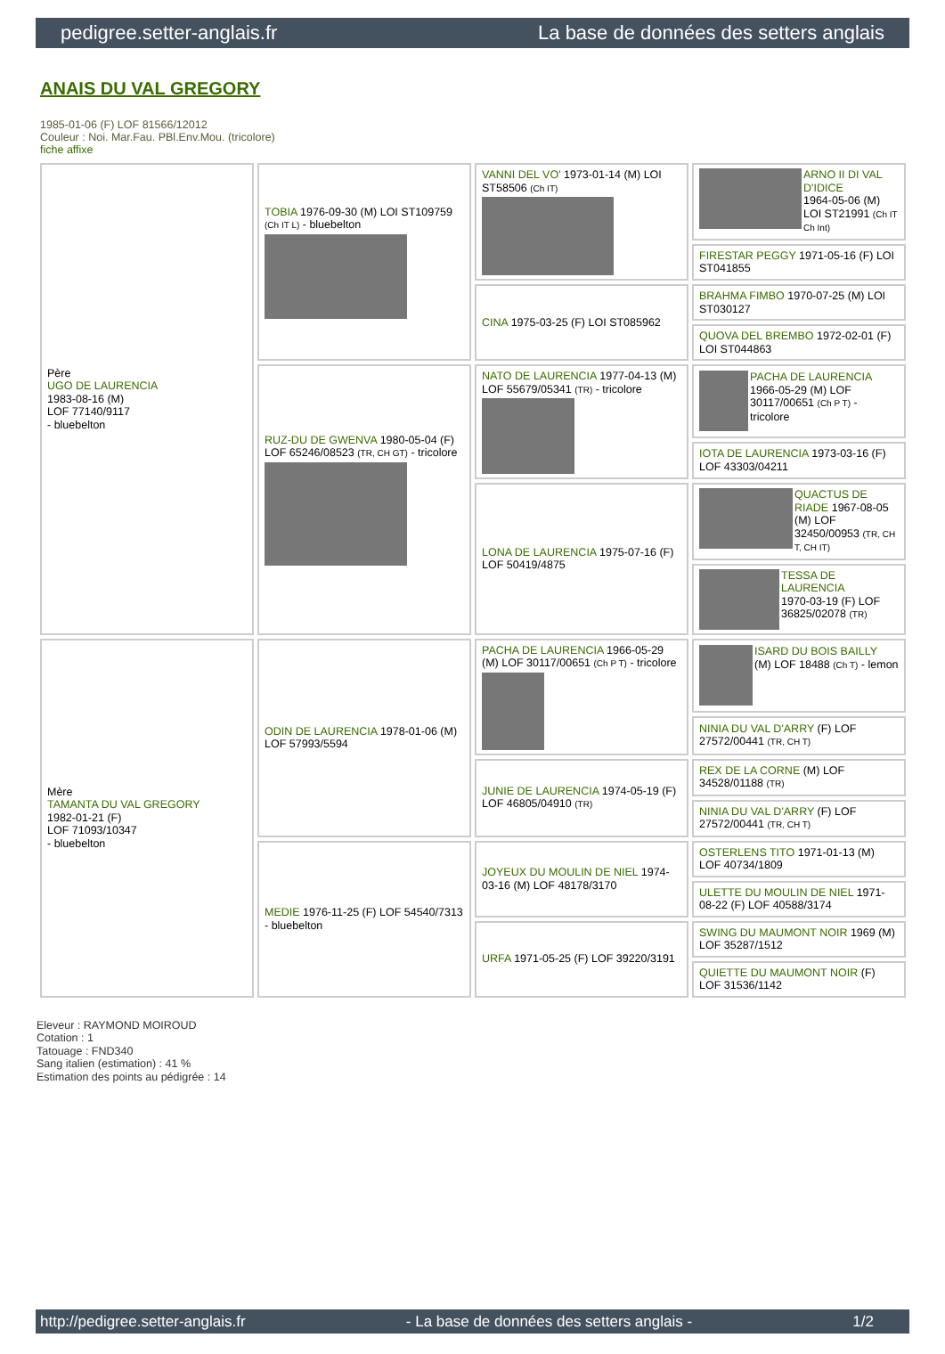pedigree.setter-anglais.fr La base de données des setters anglais
ANAIS DU VAL GREGORY
1985-01-06 (F) LOF 81566/12012
Couleur : Noi. Mar.Fau. PBl.Env.Mou. (tricolore)
fiche affixe
| Père UGO DE LAURENCIA 1983-08-16 (M) LOF 77140/9117 - bluebelton | TOBIA 1976-09-30 (M) LOI ST109759 (Ch IT L) - bluebelton | VANNI DEL VO' 1973-01-14 (M) LOI ST58506 (Ch IT) | ARNO II DI VAL D'IDICE 1964-05-06 (M) LOI ST21991 (Ch IT Ch Int) |
| | | | FIRESTAR PEGGY 1971-05-16 (F) LOI ST041855 |
| | | CINA 1975-03-25 (F) LOI ST085962 | BRAHMA FIMBO 1970-07-25 (M) LOI ST030127 |
| | | | QUOVA DEL BREMBO 1972-02-01 (F) LOI ST044863 |
| | RUZ-DU DE GWENVA 1980-05-04 (F) LOF 65246/08523 (TR, CH GT) - tricolore | NATO DE LAURENCIA 1977-04-13 (M) LOF 55679/05341 (TR) - tricolore | PACHA DE LAURENCIA 1966-05-29 (M) LOF 30117/00651 (Ch P T) - tricolore |
| | | | IOTA DE LAURENCIA 1973-03-16 (F) LOF 43303/04211 |
| | | LONA DE LAURENCIA 1975-07-16 (F) LOF 50419/4875 | QUACTUS DE RIADE 1967-08-05 (M) LOF 32450/00953 (TR, CH T, CH IT) |
| | | | TESSA DE LAURENCIA 1970-03-19 (F) LOF 36825/02078 (TR) |
| Mère TAMANTA DU VAL GREGORY 1982-01-21 (F) LOF 71093/10347 - bluebelton | ODIN DE LAURENCIA 1978-01-06 (M) LOF 57993/5594 | PACHA DE LAURENCIA 1966-05-29 (M) LOF 30117/00651 (Ch P T) - tricolore | ISARD DU BOIS BAILLY (M) LOF 18488 (Ch T) - lemon |
| | | | NINIA DU VAL D'ARRY (F) LOF 27572/00441 (TR, CH T) |
| | | JUNIE DE LAURENCIA 1974-05-19 (F) LOF 46805/04910 (TR) | REX DE LA CORNE (M) LOF 34528/01188 (TR) |
| | | | NINIA DU VAL D'ARRY (F) LOF 27572/00441 (TR, CH T) |
| | MEDIE 1976-11-25 (F) LOF 54540/7313 - bluebelton | JOYEUX DU MOULIN DE NIEL 1974-03-16 (M) LOF 48178/3170 | OSTERLENS TITO 1971-01-13 (M) LOF 40734/1809 |
| | | | ULETTE DU MOULIN DE NIEL 1971-08-22 (F) LOF 40588/3174 |
| | | URFA 1971-05-25 (F) LOF 39220/3191 | SWING DU MAUMONT NOIR 1969 (M) LOF 35287/1512 |
| | | | QUIETTE DU MAUMONT NOIR (F) LOF 31536/1142 |
Eleveur : RAYMOND MOIROUD
Cotation : 1
Tatouage : FND340
Sang italien (estimation) : 41 %
Estimation des points au pédigrée : 14
http://pedigree.setter-anglais.fr - La base de données des setters anglais - 1/2